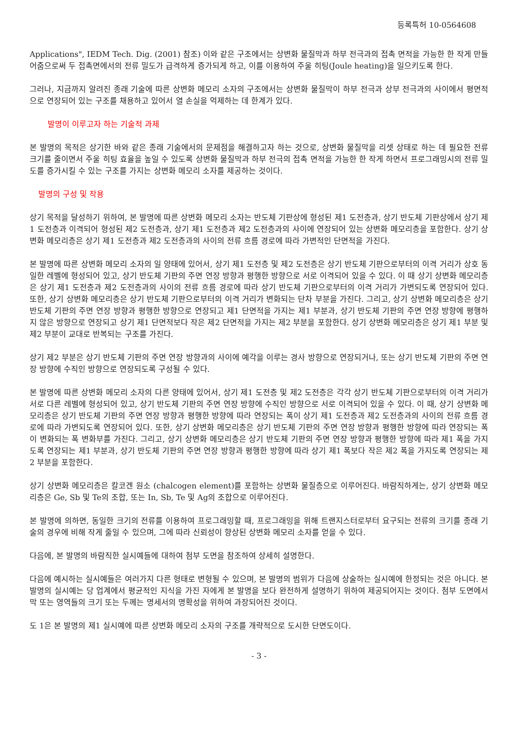등록특허 10-0564608
Applications", IEDM Tech. Dig. (2001) 참조) 이와 같은 구조에서는 상변화 물질막과 하부 전극과의 접촉 면적을 가능한 한 작게 만들어줌으로써 두 접촉면에서의 전류 밀도가 급격하게 증가되게 하고, 이를 이용하여 주울 히팅(Joule heating)을 일으키도록 한다.
그러나, 지금까지 알려진 종래 기술에 따른 상변화 메모리 소자의 구조에서는 상변화 물질막이 하부 전극과 상부 전극과의 사이에서 평면적으로 연장되어 있는 구조를 채용하고 있어서 열 손실을 억제하는 데 한계가 있다.
발명이 이루고자 하는 기술적 과제
본 발명의 목적은 상기한 바와 같은 종래 기술에서의 문제점을 해결하고자 하는 것으로, 상변화 물질막을 리셋 상태로 하는 데 필요한 전류 크기를 줄이면서 주울 히팅 효율을 높일 수 있도록 상변화 물질막과 하부 전극의 접촉 면적을 가능한 한 작게 하면서 프로그래밍시의 전류 밀도를 증가시킬 수 있는 구조를 가지는 상변화 메모리 소자를 제공하는 것이다.
발명의 구성 및 작용
상기 목적을 달성하기 위하여, 본 발명에 따른 상변화 메모리 소자는 반도체 기판상에 형성된 제1 도전층과, 상기 반도체 기판상에서 상기 제1 도전층과 이격되어 형성된 제2 도전층과, 상기 제1 도전층과 제2 도전층과의 사이에 연장되어 있는 상변화 메모리층을 포함한다. 상기 상변화 메모리층은 상기 제1 도전층과 제2 도전층과의 사이의 전류 흐름 경로에 따라 가변적인 단면적을 가진다.
본 발명에 따른 상변화 메모리 소자의 일 양태에 있어서, 상기 제1 도전층 및 제2 도전층은 상기 반도체 기판으로부터의 이격 거리가 상호 동일한 레벨에 형성되어 있고, 상기 반도체 기판의 주면 연장 방향과 평행한 방향으로 서로 이격되어 있을 수 있다. 이 때 상기 상변화 메모리층은 상기 제1 도전층과 제2 도전층과의 사이의 전류 흐름 경로에 따라 상기 반도체 기판으로부터의 이격 거리가 가변되도록 연장되어 있다. 또한, 상기 상변화 메모리층은 상기 반도체 기판으로부터의 이격 거리가 변화되는 단차 부분을 가진다. 그리고, 상기 상변화 메모리층은 상기 반도체 기판의 주면 연장 방향과 평행한 방향으로 연장되고 제1 단면적을 가지는 제1 부분과, 상기 반도체 기판의 주면 연장 방향에 평행하지 않은 방향으로 연장되고 상기 제1 단면적보다 작은 제2 단면적을 가지는 제2 부분을 포함한다. 상기 상변화 메모리층은 상기 제1 부분 및 제2 부분이 교대로 반복되는 구조를 가진다.
상기 제2 부분은 상기 반도체 기판의 주면 연장 방향과의 사이에 예각을 이루는 경사 방향으로 연장되거나, 또는 상기 반도체 기판의 주면 연장 방향에 수직인 방향으로 연장되도록 구성될 수 있다.
본 발명에 따른 상변화 메모리 소자의 다른 양태에 있어서, 상기 제1 도전층 및 제2 도전층은 각각 상기 반도체 기판으로부터의 이격 거리가 서로 다른 레벨에 형성되어 있고, 상기 반도체 기판의 주면 연장 방향에 수직인 방향으로 서로 이격되어 있을 수 있다. 이 때, 상기 상변화 메모리층은 상기 반도체 기판의 주면 연장 방향과 평행한 방향에 따라 연장되는 폭이 상기 제1 도전층과 제2 도전층과의 사이의 전류 흐름 경로에 따라 가변되도록 연장되어 있다. 또한, 상기 상변화 메모리층은 상기 반도체 기판의 주면 연장 방향과 평행한 방향에 따라 연장되는 폭이 변화되는 폭 변화부를 가진다. 그리고, 상기 상변화 메모리층은 상기 반도체 기판의 주면 연장 방향과 평행한 방향에 따라 제1 폭을 가지도록 연장되는 제1 부분과, 상기 반도체 기판의 주면 연장 방향과 평행한 방향에 따라 상기 제1 폭보다 작은 제2 폭을 가지도록 연장되는 제2 부분을 포함한다.
상기 상변화 메모리층은 칼코겐 원소 (chalcogen element)를 포함하는 상변화 물질층으로 이루어진다. 바람직하게는, 상기 상변화 메모리층은 Ge, Sb 및 Te의 조합, 또는 In, Sb, Te 및 Ag의 조합으로 이루어진다.
본 발명에 의하면, 동일한 크기의 전류를 이용하여 프로그래밍할 때, 프로그래밍을 위해 트랜지스터로부터 요구되는 전류의 크기를 종래 기술의 경우에 비해 작게 줄일 수 있으며, 그에 따라 신뢰성이 향상된 상변화 메모리 소자를 얻을 수 있다.
다음에, 본 발명의 바람직한 실시예들에 대하여 첨부 도면을 참조하여 상세히 설명한다.
다음에 예시하는 실시예들은 여러가지 다른 형태로 변형될 수 있으며, 본 발명의 범위가 다음에 상술하는 실시예에 한정되는 것은 아니다. 본 발명의 실시예는 당 업계에서 평균적인 지식을 가진 자에게 본 발명을 보다 완전하게 설명하기 위하여 제공되어지는 것이다. 첨부 도면에서 막 또는 영역들의 크기 또는 두께는 명세서의 명확성을 위하여 과장되어진 것이다.
도 1은 본 발명의 제1 실시예에 따른 상변화 메모리 소자의 구조를 개략적으로 도시한 단면도이다.
- 3 -